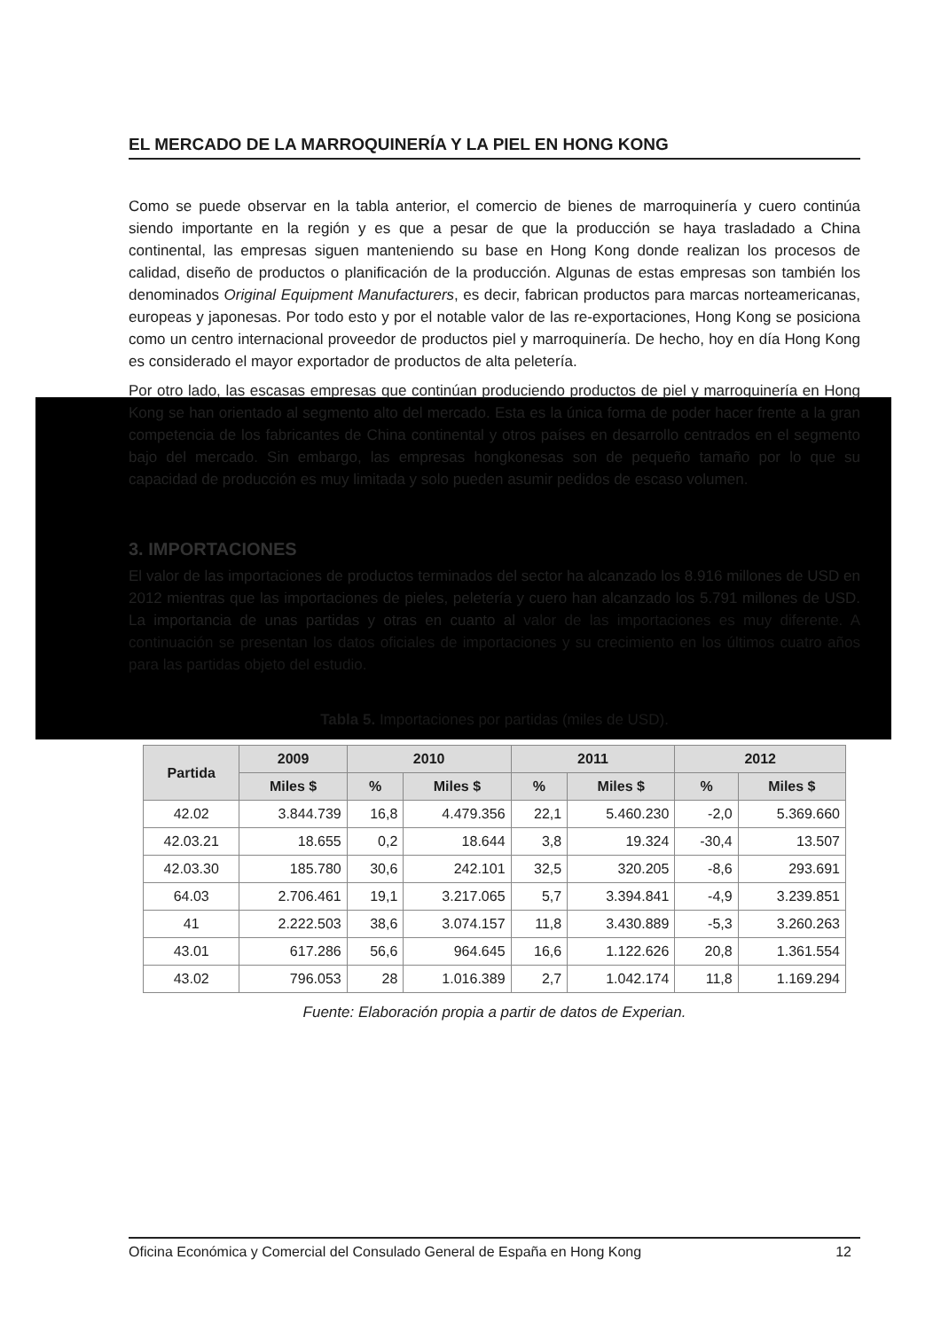EL MERCADO DE LA MARROQUINERÍA Y LA PIEL EN HONG KONG
Como se puede observar en la tabla anterior, el comercio de bienes de marroquinería y cuero continúa siendo importante en la región y es que a pesar de que la producción se haya trasladado a China continental, las empresas siguen manteniendo su base en Hong Kong donde realizan los procesos de calidad, diseño de productos o planificación de la producción. Algunas de estas empresas son también los denominados Original Equipment Manufacturers, es decir, fabrican productos para marcas norteamericanas, europeas y japonesas. Por todo esto y por el notable valor de las re-exportaciones, Hong Kong se posiciona como un centro internacional proveedor de productos piel y marroquinería. De hecho, hoy en día Hong Kong es considerado el mayor exportador de productos de alta peletería.
Por otro lado, las escasas empresas que continúan produciendo productos de piel y marroquinería en Hong Kong se han orientado al segmento alto del mercado. Esta es la única forma de poder hacer frente a la gran competencia de los fabricantes de China continental y otros países en desarrollo centrados en el segmento bajo del mercado. Sin embargo, las empresas hongkonesas son de pequeño tamaño por lo que su capacidad de producción es muy limitada y solo pueden asumir pedidos de escaso volumen.
3. IMPORTACIONES
El valor de las importaciones de productos terminados del sector ha alcanzado los 8.916 millones de USD en 2012 mientras que las importaciones de pieles, peletería y cuero han alcanzado los 5.791 millones de USD. La importancia de unas partidas y otras en cuanto al valor de las importaciones es muy diferente. A continuación se presentan los datos oficiales de importaciones y su crecimiento en los últimos cuatro años para las partidas objeto del estudio.
Tabla 5. Importaciones por partidas (miles de USD).
| Partida | 2009 | 2010 | | 2011 | | 2012 | |
| --- | --- | --- | --- | --- | --- | --- | --- |
| | Miles $ | % | Miles $ | % | Miles $ | % | Miles $ |
| 42.02 | 3.844.739 | 16,8 | 4.479.356 | 22,1 | 5.460.230 | -2,0 | 5.369.660 |
| 42.03.21 | 18.655 | 0,2 | 18.644 | 3,8 | 19.324 | -30,4 | 13.507 |
| 42.03.30 | 185.780 | 30,6 | 242.101 | 32,5 | 320.205 | -8,6 | 293.691 |
| 64.03 | 2.706.461 | 19,1 | 3.217.065 | 5,7 | 3.394.841 | -4,9 | 3.239.851 |
| 41 | 2.222.503 | 38,6 | 3.074.157 | 11,8 | 3.430.889 | -5,3 | 3.260.263 |
| 43.01 | 617.286 | 56,6 | 964.645 | 16,6 | 1.122.626 | 20,8 | 1.361.554 |
| 43.02 | 796.053 | 28 | 1.016.389 | 2,7 | 1.042.174 | 11,8 | 1.169.294 |
Fuente: Elaboración propia a partir de datos de Experian.
Oficina Económica y Comercial del Consulado General de España en Hong Kong 12